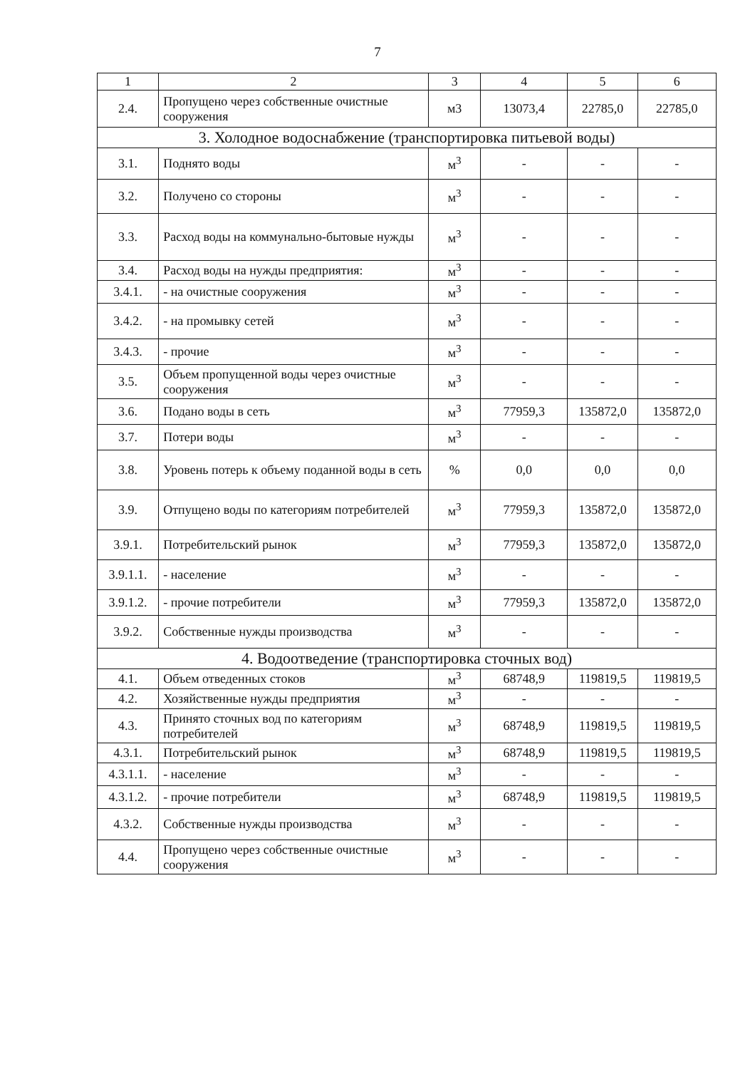7
| 1 | 2 | 3 | 4 | 5 | 6 |
| --- | --- | --- | --- | --- | --- |
| 2.4. | Пропущено через собственные очистные сооружения | м3 | 13073,4 | 22785,0 | 22785,0 |
| 3. Холодное водоснабжение (транспортировка питьевой воды) | | | | | |
| 3.1. | Поднято воды | м<sup>3</sup> | - | - | - |
| 3.2. | Получено со стороны | м<sup>3</sup> | - | - | - |
| 3.3. | Расход воды на коммунально-бытовые нужды | м<sup>3</sup> | - | - | - |
| 3.4. | Расход воды на нужды предприятия: | м<sup>3</sup> | - | - | - |
| 3.4.1. | - на очистные сооружения | м<sup>3</sup> | - | - | - |
| 3.4.2. | - на промывку сетей | м<sup>3</sup> | - | - | - |
| 3.4.3. | - прочие | м<sup>3</sup> | - | - | - |
| 3.5. | Объем пропущенной воды через очистные сооружения | м<sup>3</sup> | - | - | - |
| 3.6. | Подано воды в сеть | м<sup>3</sup> | 77959,3 | 135872,0 | 135872,0 |
| 3.7. | Потери воды | м<sup>3</sup> | - | - | - |
| 3.8. | Уровень потерь к объему поданной воды в сеть | % | 0,0 | 0,0 | 0,0 |
| 3.9. | Отпущено воды по категориям потребителей | м<sup>3</sup> | 77959,3 | 135872,0 | 135872,0 |
| 3.9.1. | Потребительский рынок | м<sup>3</sup> | 77959,3 | 135872,0 | 135872,0 |
| 3.9.1.1. | - население | м<sup>3</sup> | - | - | - |
| 3.9.1.2. | - прочие потребители | м<sup>3</sup> | 77959,3 | 135872,0 | 135872,0 |
| 3.9.2. | Собственные нужды производства | м<sup>3</sup> | - | - | - |
| 4. Водоотведение (транспортировка сточных вод) | | | | | |
| 4.1. | Объем отведенных стоков | м<sup>3</sup> | 68748,9 | 119819,5 | 119819,5 |
| 4.2. | Хозяйственные нужды предприятия | м<sup>3</sup> | - | - | - |
| 4.3. | Принято сточных вод по категориям потребителей | м<sup>3</sup> | 68748,9 | 119819,5 | 119819,5 |
| 4.3.1. | Потребительский рынок | м<sup>3</sup> | 68748,9 | 119819,5 | 119819,5 |
| 4.3.1.1. | - население | м<sup>3</sup> | - | - | - |
| 4.3.1.2. | - прочие потребители | м<sup>3</sup> | 68748,9 | 119819,5 | 119819,5 |
| 4.3.2. | Собственные нужды производства | м<sup>3</sup> | - | - | - |
| 4.4. | Пропущено через собственные очистные сооружения | м<sup>3</sup> | - | - | - |